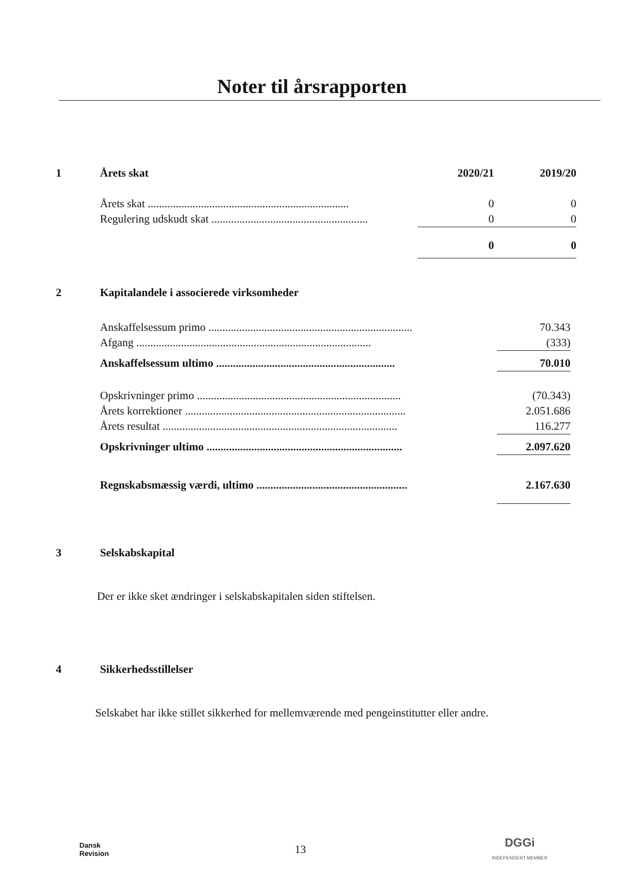Noter til årsrapporten
| 1 | Årets skat | 2020/21 | 2019/20 |
| | Årets skat ........................................................................ | 0 | 0 |
| | Regulering udskudt skat ........................................................ | 0 | 0 |
| | | 0 | 0 |
| 2 | Kapitalandele i associerede virksomheder | |
| | Anskaffelsessum primo ......................................................................... | 70.343 |
| | Afgang .................................................................................... | (333) |
| | Anskaffelsessum ultimo ................................................................ | 70.010 |
| | Opskrivninger primo ......................................................................... | (70.343) |
| | Årets korrektioner ............................................................................... | 2.051.686 |
| | Årets resultat .................................................................................... | 116.277 |
| | Opskrivninger ultimo ...................................................................... | 2.097.620 |
| | Regnskabsmæssig værdi, ultimo ...................................................... | 2.167.630 |
| 3 | Selskabskapital |
Der er ikke sket ændringer i selskabskapitalen siden stiftelsen.
| 4 | Sikkerhedsstillelser |
Selskabet har ikke stillet sikkerhed for mellemværende med pengeinstitutter eller andre.
Dansk
Revision
13
DGGi
INDEPENDENT MEMBER